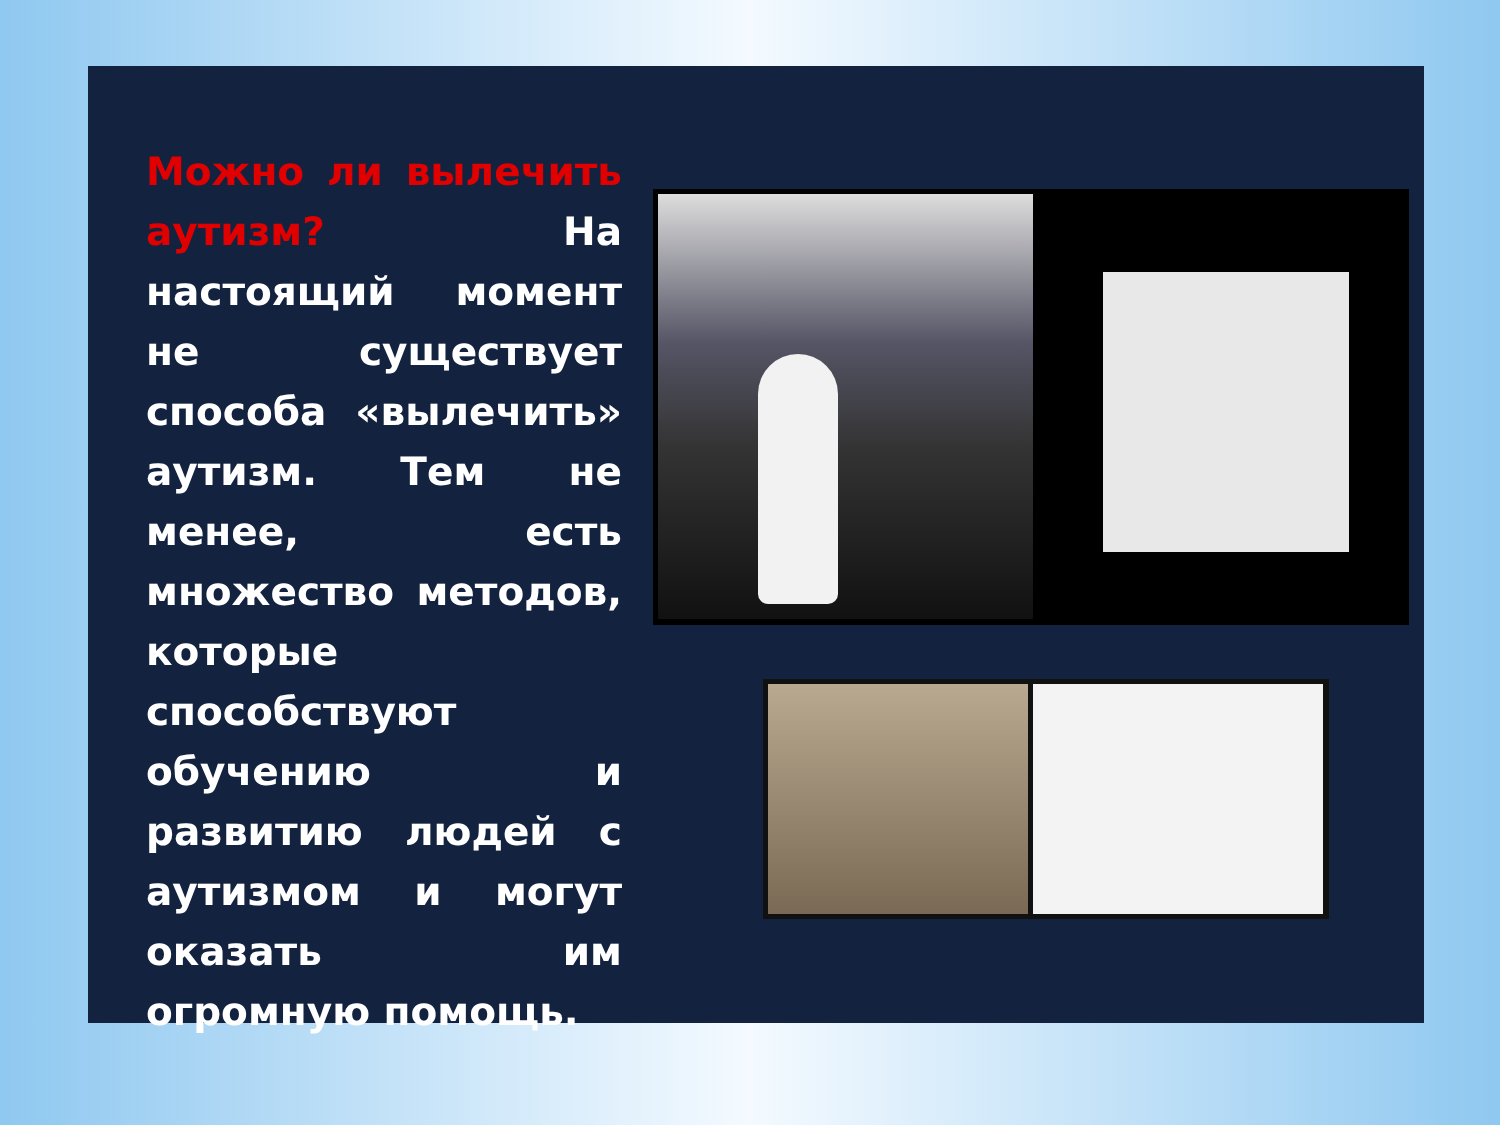Можно ли вылечить аутизм? На настоящий момент не существует способа «вылечить» аутизм. Тем не менее, есть множество методов, которые способствуют обучению и развитию людей с аутизмом и могут оказать им огромную помощь.